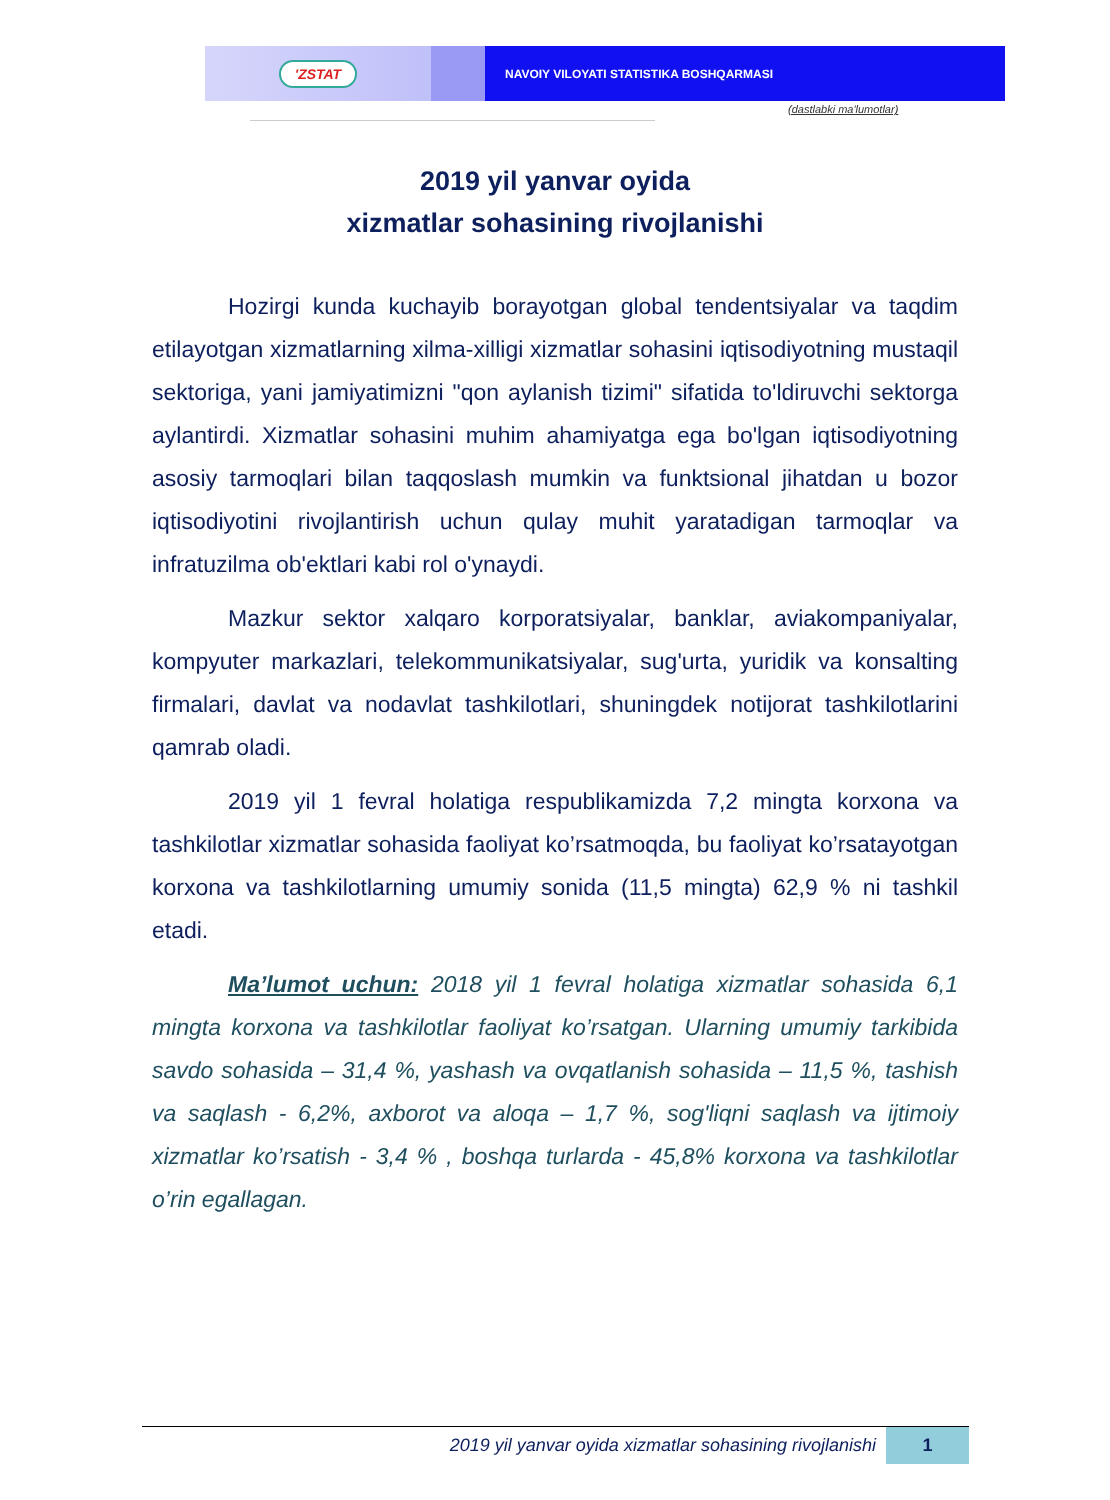'ZSTAT
NAVOIY VILOYATI STATISTIKA BOSHQARMASI
(dastlabki ma'lumotlar)
2019 yil yanvar oyida
xizmatlar sohasining rivojlanishi
Hozirgi kunda kuchayib borayotgan global tendentsiyalar va taqdim etilayotgan xizmatlarning xilma-xilligi xizmatlar sohasini iqtisodiyotning mustaqil sektoriga, yani jamiyatimizni "qon aylanish tizimi" sifatida to'ldiruvchi sektorga aylantirdi. Xizmatlar sohasini muhim ahamiyatga ega bo'lgan iqtisodiyotning asosiy tarmoqlari bilan taqqoslash mumkin va funktsional jihatdan u bozor iqtisodiyotini rivojlantirish uchun qulay muhit yaratadigan tarmoqlar va infratuzilma ob'ektlari kabi rol o'ynaydi.
Mazkur sektor xalqaro korporatsiyalar, banklar, aviakompaniyalar, kompyuter markazlari, telekommunikatsiyalar, sug'urta, yuridik va konsalting firmalari, davlat va nodavlat tashkilotlari, shuningdek notijorat tashkilotlarini qamrab oladi.
2019 yil 1 fevral holatiga respublikamizda 7,2 mingta korxona va tashkilotlar xizmatlar sohasida faoliyat ko’rsatmoqda, bu faoliyat ko’rsatayotgan korxona va tashkilotlarning umumiy sonida (11,5 mingta) 62,9 % ni tashkil etadi.
Ma’lumot uchun: 2018 yil 1 fevral holatiga xizmatlar sohasida 6,1 mingta korxona va tashkilotlar faoliyat ko’rsatgan. Ularning umumiy tarkibida savdo sohasida – 31,4 %, yashash va ovqatlanish sohasida – 11,5 %, tashish va saqlash - 6,2%, axborot va aloqa – 1,7 %, sog'liqni saqlash va ijtimoiy xizmatlar ko’rsatish - 3,4 % , boshqa turlarda - 45,8% korxona va tashkilotlar o’rin egallagan.
2019 yil yanvar oyida xizmatlar sohasining rivojlanishi
1